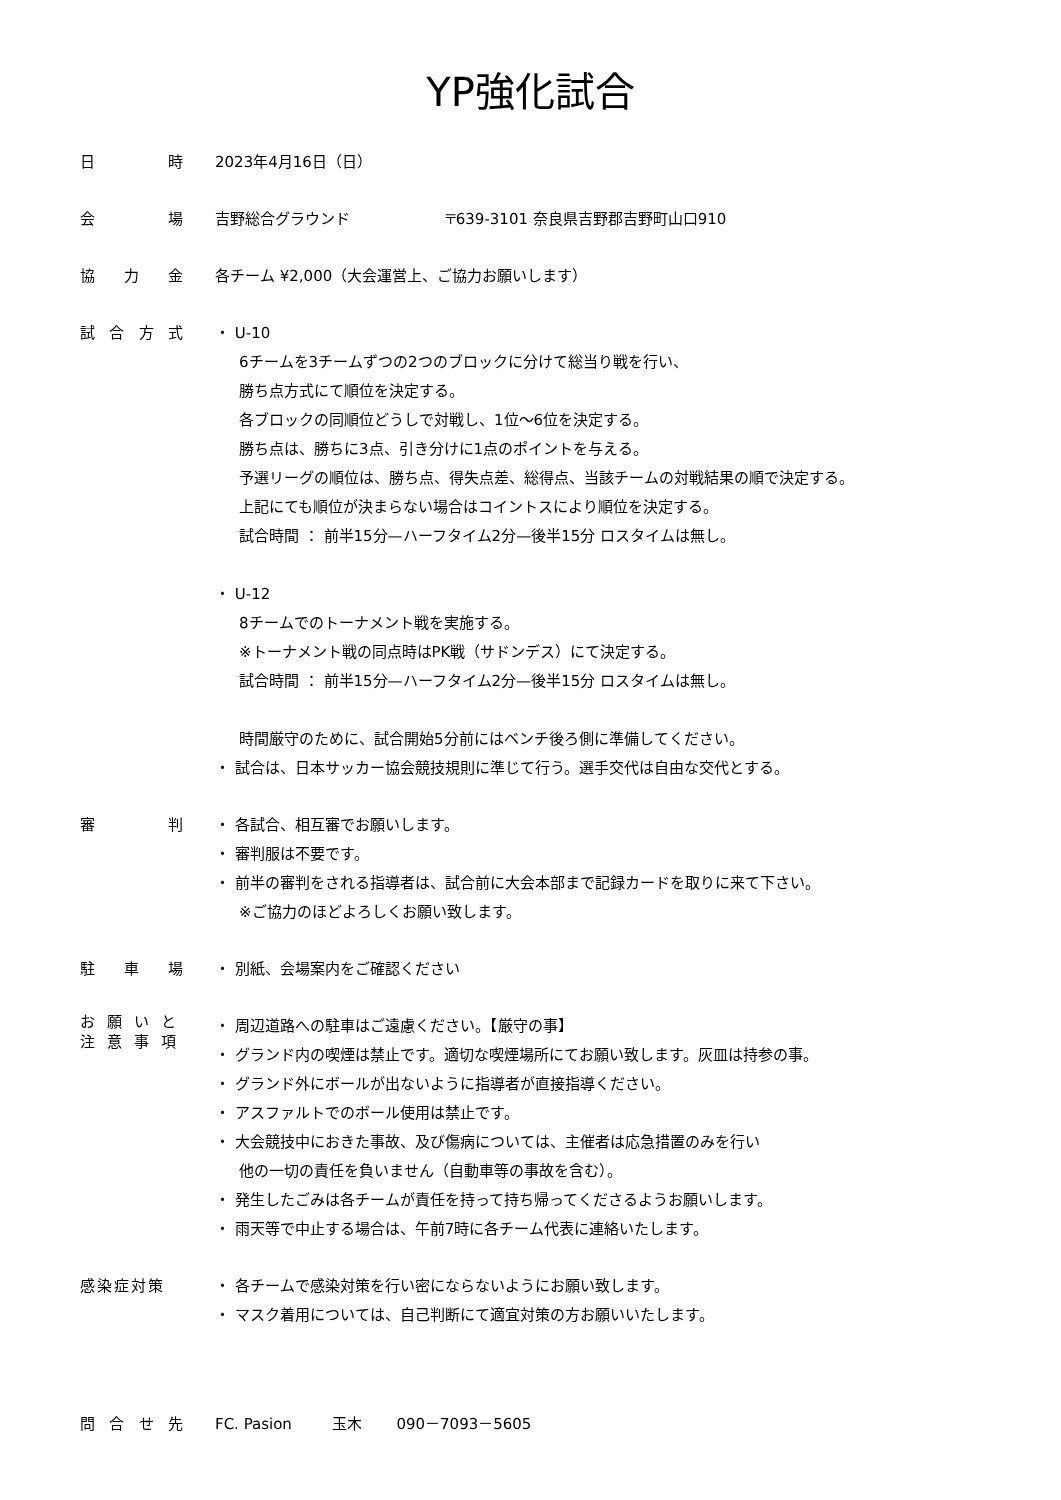YP強化試合
日時 2023年4月16日（日）
会場 吉野総合グラウンド 〒639-3101 奈良県吉野郡吉野町山口910
協力金 各チーム ¥2,000（大会運営上、ご協力お願いします）
試合方式 ・ U-10
6チームを3チームずつの2つのブロックに分けて総当り戦を行い、
勝ち点方式にて順位を決定する。
各ブロックの同順位どうしで対戦し、1位～6位を決定する。
勝ち点は、勝ちに3点、引き分けに1点のポイントを与える。
予選リーグの順位は、勝ち点、得失点差、総得点、当該チームの対戦結果の順で決定する。
上記にても順位が決まらない場合はコイントスにより順位を決定する。
試合時間 ： 前半15分—ハーフタイム2分—後半15分 ロスタイムは無し。
・ U-12
8チームでのトーナメント戦を実施する。
※トーナメント戦の同点時はPK戦（サドンデス）にて決定する。
試合時間 ： 前半15分—ハーフタイム2分—後半15分 ロスタイムは無し。
時間厳守のために、試合開始5分前にはベンチ後ろ側に準備してください。
・ 試合は、日本サッカー協会競技規則に準じて行う。選手交代は自由な交代とする。
審判 ・ 各試合、相互審でお願いします。
・ 審判服は不要です。
・ 前半の審判をされる指導者は、試合前に大会本部まで記録カードを取りに来て下さい。
※ご協力のほどよろしくお願い致します。
駐車場 ・ 別紙、会場案内をご確認ください
お願いと
注意事項
・ 周辺道路への駐車はご遠慮ください。【厳守の事】
・ グランド内の喫煙は禁止です。適切な喫煙場所にてお願い致します。灰皿は持参の事。
・ グランド外にボールが出ないように指導者が直接指導ください。
・ アスファルトでのボール使用は禁止です。
・ 大会競技中におきた事故、及び傷病については、主催者は応急措置のみを行い
他の一切の責任を負いません（自動車等の事故を含む）。
・ 発生したごみは各チームが責任を持って持ち帰ってくださるようお願いします。
・ 雨天等で中止する場合は、午前7時に各チーム代表に連絡いたします。
感染症対策 ・ 各チームで感染対策を行い密にならないようにお願い致します。
・ マスク着用については、自己判断にて適宜対策の方お願いいたします。
問合せ先 FC. Pasion 玉木 090－7093－5605